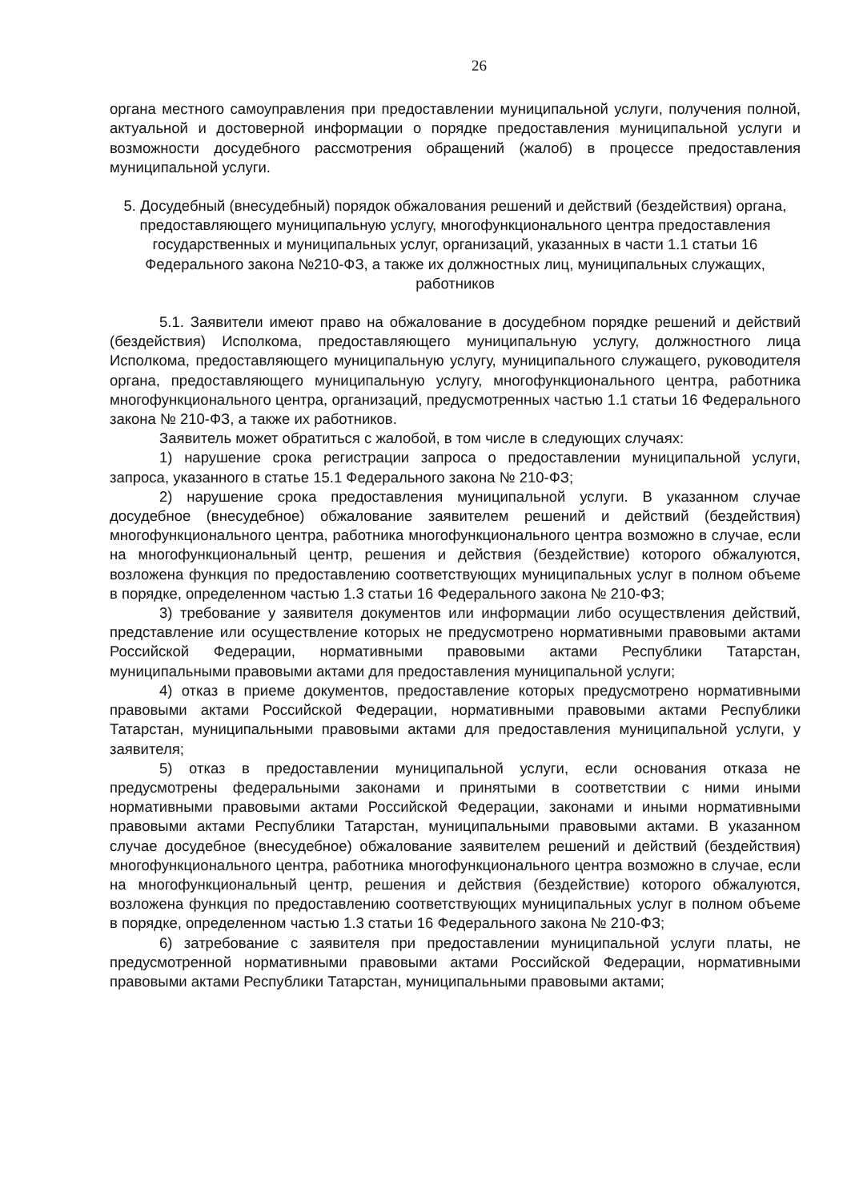26
органа местного самоуправления при предоставлении муниципальной услуги, получения полной, актуальной и достоверной информации о порядке предоставления муниципальной услуги и возможности досудебного рассмотрения обращений (жалоб) в процессе предоставления муниципальной услуги.
5. Досудебный (внесудебный) порядок обжалования решений и действий (бездействия) органа, предоставляющего муниципальную услугу, многофункционального центра предоставления государственных и муниципальных услуг, организаций, указанных в части 1.1 статьи 16 Федерального закона №210-ФЗ, а также их должностных лиц, муниципальных служащих, работников
5.1. Заявители имеют право на обжалование в досудебном порядке решений и действий (бездействия) Исполкома, предоставляющего муниципальную услугу, должностного лица Исполкома, предоставляющего муниципальную услугу, муниципального служащего, руководителя органа, предоставляющего муниципальную услугу, многофункционального центра, работника многофункционального центра, организаций, предусмотренных частью 1.1 статьи 16 Федерального закона № 210-ФЗ, а также их работников.
Заявитель может обратиться с жалобой, в том числе в следующих случаях:
1) нарушение срока регистрации запроса о предоставлении муниципальной услуги, запроса, указанного в статье 15.1 Федерального закона № 210-ФЗ;
2) нарушение срока предоставления муниципальной услуги. В указанном случае досудебное (внесудебное) обжалование заявителем решений и действий (бездействия) многофункционального центра, работника многофункционального центра возможно в случае, если на многофункциональный центр, решения и действия (бездействие) которого обжалуются, возложена функция по предоставлению соответствующих муниципальных услуг в полном объеме в порядке, определенном частью 1.3 статьи 16 Федерального закона № 210-ФЗ;
3) требование у заявителя документов или информации либо осуществления действий, представление или осуществление которых не предусмотрено нормативными правовыми актами Российской Федерации, нормативными правовыми актами Республики Татарстан, муниципальными правовыми актами для предоставления муниципальной услуги;
4) отказ в приеме документов, предоставление которых предусмотрено нормативными правовыми актами Российской Федерации, нормативными правовыми актами Республики Татарстан, муниципальными правовыми актами для предоставления муниципальной услуги, у заявителя;
5) отказ в предоставлении муниципальной услуги, если основания отказа не предусмотрены федеральными законами и принятыми в соответствии с ними иными нормативными правовыми актами Российской Федерации, законами и иными нормативными правовыми актами Республики Татарстан, муниципальными правовыми актами. В указанном случае досудебное (внесудебное) обжалование заявителем решений и действий (бездействия) многофункционального центра, работника многофункционального центра возможно в случае, если на многофункциональный центр, решения и действия (бездействие) которого обжалуются, возложена функция по предоставлению соответствующих муниципальных услуг в полном объеме в порядке, определенном частью 1.3 статьи 16 Федерального закона № 210-ФЗ;
6) затребование с заявителя при предоставлении муниципальной услуги платы, не предусмотренной нормативными правовыми актами Российской Федерации, нормативными правовыми актами Республики Татарстан, муниципальными правовыми актами;